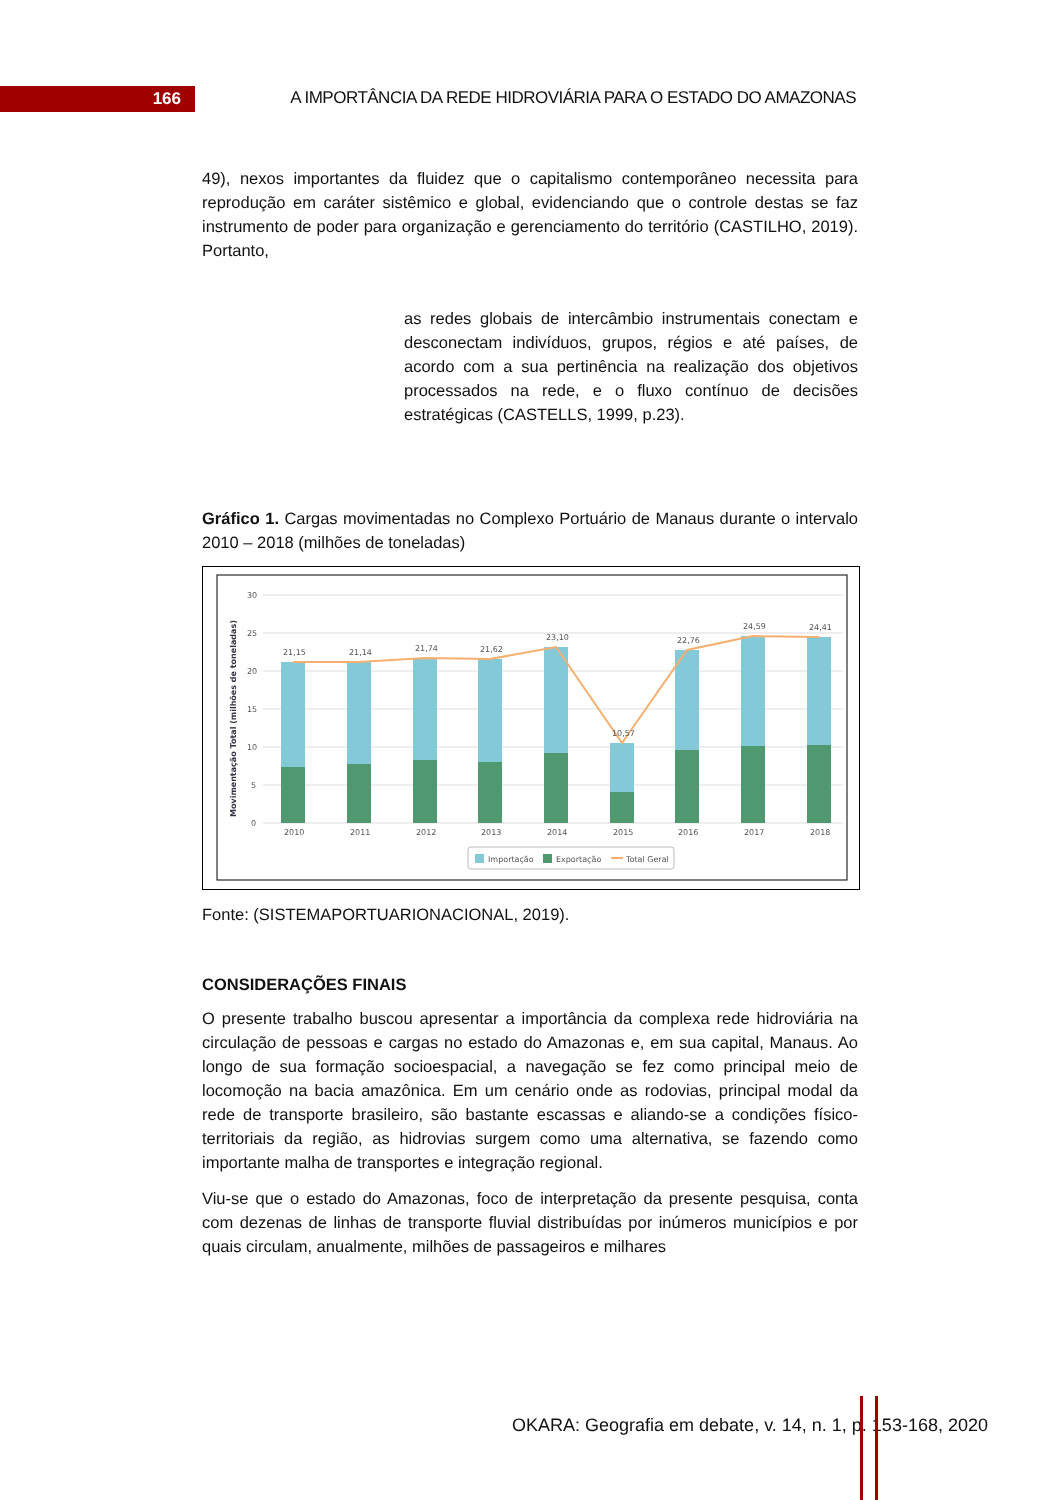166
A IMPORTÂNCIA DA REDE HIDROVIÁRIA PARA O ESTADO DO AMAZONAS
49), nexos importantes da fluidez que o capitalismo contemporâneo necessita para reprodução em caráter sistêmico e global, evidenciando que o controle destas se faz instrumento de poder para organização e gerenciamento do território (CASTILHO, 2019). Portanto,
as redes globais de intercâmbio instrumentais conectam e desconectam indivíduos, grupos, régios e até países, de acordo com a sua pertinência na realização dos objetivos processados na rede, e o fluxo contínuo de decisões estratégicas (CASTELLS, 1999, p.23).
Gráfico 1. Cargas movimentadas no Complexo Portuário de Manaus durante o intervalo 2010 – 2018 (milhões de toneladas)
Movimentação Total (milhões de toneladas)
30
25
20
15
10
5
0
21,15
21,14
21,74
21,62
23,10
10,57
22,76
24,59
24,41
2010
2011
2012
2013
2014
2015
2016
2017
2018
Importação
Exportação
Total Geral
Fonte: (SISTEMAPORTUARIONACIONAL, 2019).
CONSIDERAÇÕES FINAIS
O presente trabalho buscou apresentar a importância da complexa rede hidroviária na circulação de pessoas e cargas no estado do Amazonas e, em sua capital, Manaus. Ao longo de sua formação socioespacial, a navegação se fez como principal meio de locomoção na bacia amazônica. Em um cenário onde as rodovias, principal modal da rede de transporte brasileiro, são bastante escassas e aliando-se a condições físico-territoriais da região, as hidrovias surgem como uma alternativa, se fazendo como importante malha de transportes e integração regional.
Viu-se que o estado do Amazonas, foco de interpretação da presente pesquisa, conta com dezenas de linhas de transporte fluvial distribuídas por inúmeros municípios e por quais circulam, anualmente, milhões de passageiros e milhares
OKARA: Geografia em debate, v. 14, n. 1, p. 153-168, 2020